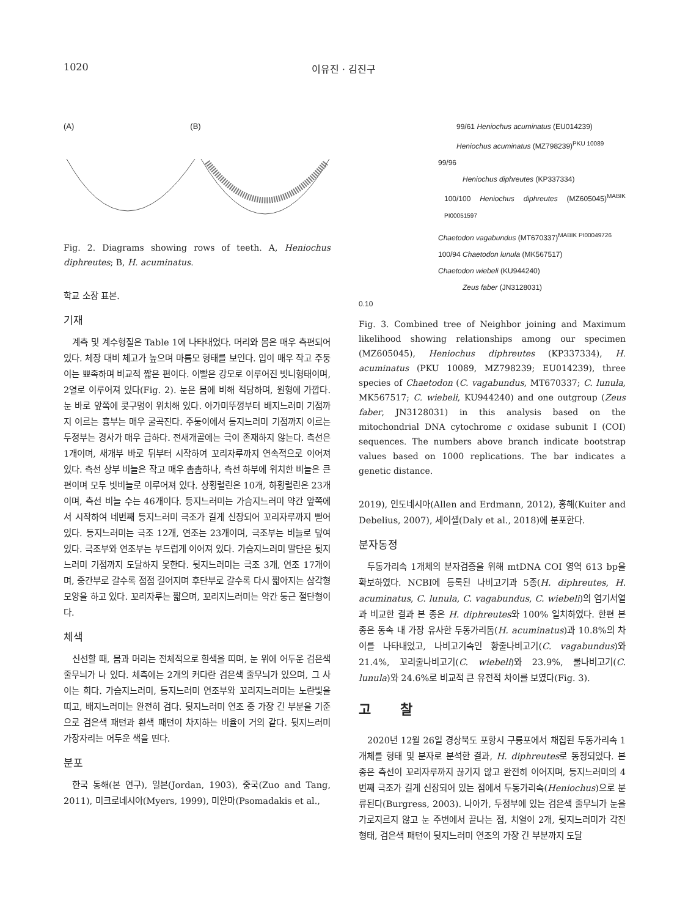1020 이유진 · 김진구
(A) (B)
Fig. 2. Diagrams showing rows of teeth. A, Heniochus diphreutes; B, H. acuminatus.
학교 소장 표본.
기재
계측 및 계수형질은 Table 1에 나타내었다. 머리와 몸은 매우 측편되어 있다. 체장 대비 체고가 높으며 마름모 형태를 보인다. 입이 매우 작고 주둥이는 뾰족하며 비교적 짧은 편이다. 이빨은 강모로 이루어진 빗니형태이며, 2열로 이루어져 있다(Fig. 2). 눈은 몸에 비해 적당하며, 원형에 가깝다. 눈 바로 앞쪽에 콧구멍이 위치해 있다. 아가미뚜껑부터 배지느러미 기점까지 이르는 흉부는 매우 굴곡진다. 주둥이에서 등지느러미 기점까지 이르는 두정부는 경사가 매우 급하다. 전새개골에는 극이 존재하지 않는다. 측선은 1개이며, 새개부 바로 뒤부터 시작하여 꼬리자루까지 연속적으로 이어져 있다. 측선 상부 비늘은 작고 매우 촘촘하나, 측선 하부에 위치한 비늘은 큰 편이며 모두 빗비늘로 이루어져 있다. 상횡렬린은 10개, 하횡렬린은 23개이며, 측선 비늘 수는 46개이다. 등지느러미는 가슴지느러미 약간 앞쪽에서 시작하여 네번째 등지느러미 극조가 길게 신장되어 꼬리자루까지 뻗어 있다. 등지느러미는 극조 12개, 연조는 23개이며, 극조부는 비늘로 덮여 있다. 극조부와 연조부는 부드럽게 이어져 있다. 가슴지느러미 말단은 뒷지느러미 기점까지 도달하지 못한다. 뒷지느러미는 극조 3개, 연조 17개이며, 중간부로 갈수록 점점 길어지며 후단부로 갈수록 다시 짧아지는 삼각형 모양을 하고 있다. 꼬리자루는 짧으며, 꼬리지느러미는 약간 둥근 절단형이다.
체색
신선할 때, 몸과 머리는 전체적으로 흰색을 띠며, 눈 위에 어두운 검은색 줄무늬가 나 있다. 체측에는 2개의 커다란 검은색 줄무늬가 있으며, 그 사이는 희다. 가슴지느러미, 등지느러미 연조부와 꼬리지느러미는 노란빛을 띠고, 배지느러미는 완전히 검다. 뒷지느러미 연조 중 가장 긴 부분을 기준으로 검은색 패턴과 흰색 패턴이 차지하는 비율이 거의 같다. 뒷지느러미 가장자리는 어두운 색을 띤다.
분포
한국 동해(본 연구), 일본(Jordan, 1903), 중국(Zuo and Tang, 2011), 미크로네시아(Myers, 1999), 미얀마(Psomadakis et al.,
99/61 Heniochus acuminatus (EU014239)
Heniochus acuminatus (MZ798239)<sup>PKU 10089</sup>
99/96
Heniochus diphreutes (KP337334)
100/100 Heniochus diphreutes (MZ605045)<sup>MABIK PI00051597</sup>
Chaetodon vagabundus (MT670337)<sup>MABIK PI00049726</sup>
100/94 Chaetodon lunula (MK567517)
Chaetodon wiebeli (KU944240)
Zeus faber (JN3128031)
0.10
Fig. 3. Combined tree of Neighbor joining and Maximum likelihood showing relationships among our specimen (MZ605045), Heniochus diphreutes (KP337334), H. acuminatus (PKU 10089, MZ798239; EU014239), three species of Chaetodon (C. vagabundus, MT670337; C. lunula, MK567517; C. wiebeli, KU944240) and one outgroup (Zeus faber, JN3128031) in this analysis based on the mitochondrial DNA cytochrome c oxidase subunit I (COI) sequences. The numbers above branch indicate bootstrap values based on 1000 replications. The bar indicates a genetic distance.
2019), 인도네시아(Allen and Erdmann, 2012), 홍해(Kuiter and Debelius, 2007), 세이셸(Daly et al., 2018)에 분포한다.
분자동정
두동가리속 1개체의 분자검증을 위해 mtDNA COI 영역 613 bp을 확보하였다. NCBI에 등록된 나비고기과 5종(H. diphreutes, H. acuminatus, C. lunula, C. vagabundus, C. wiebeli)의 염기서열과 비교한 결과 본 종은 H. diphreutes와 100% 일치하였다. 한편 본 종은 동속 내 가장 유사한 두동가리돔(H. acuminatus)과 10.8%의 차이를 나타내었고, 나비고기속인 황줄나비고기(C. vagabundus)와 21.4%, 꼬리줄나비고기(C. wiebeli)와 23.9%, 룰나비고기(C. lunula)와 24.6%로 비교적 큰 유전적 차이를 보였다(Fig. 3).
고 찰
2020년 12월 26일 경상북도 포항시 구룡포에서 채집된 두동가리속 1개체를 형태 및 분자로 분석한 결과, H. diphreutes로 동정되었다. 본 종은 측선이 꼬리자루까지 끊기지 않고 완전히 이어지며, 등지느러미의 4번째 극조가 길게 신장되어 있는 점에서 두동가리속(Heniochus)으로 분류된다(Burgress, 2003). 나아가, 두정부에 있는 검은색 줄무늬가 눈을 가로지르지 않고 눈 주변에서 끝나는 점, 치열이 2개, 뒷지느러미가 각진 형태, 검은색 패턴이 뒷지느러미 연조의 가장 긴 부분까지 도달